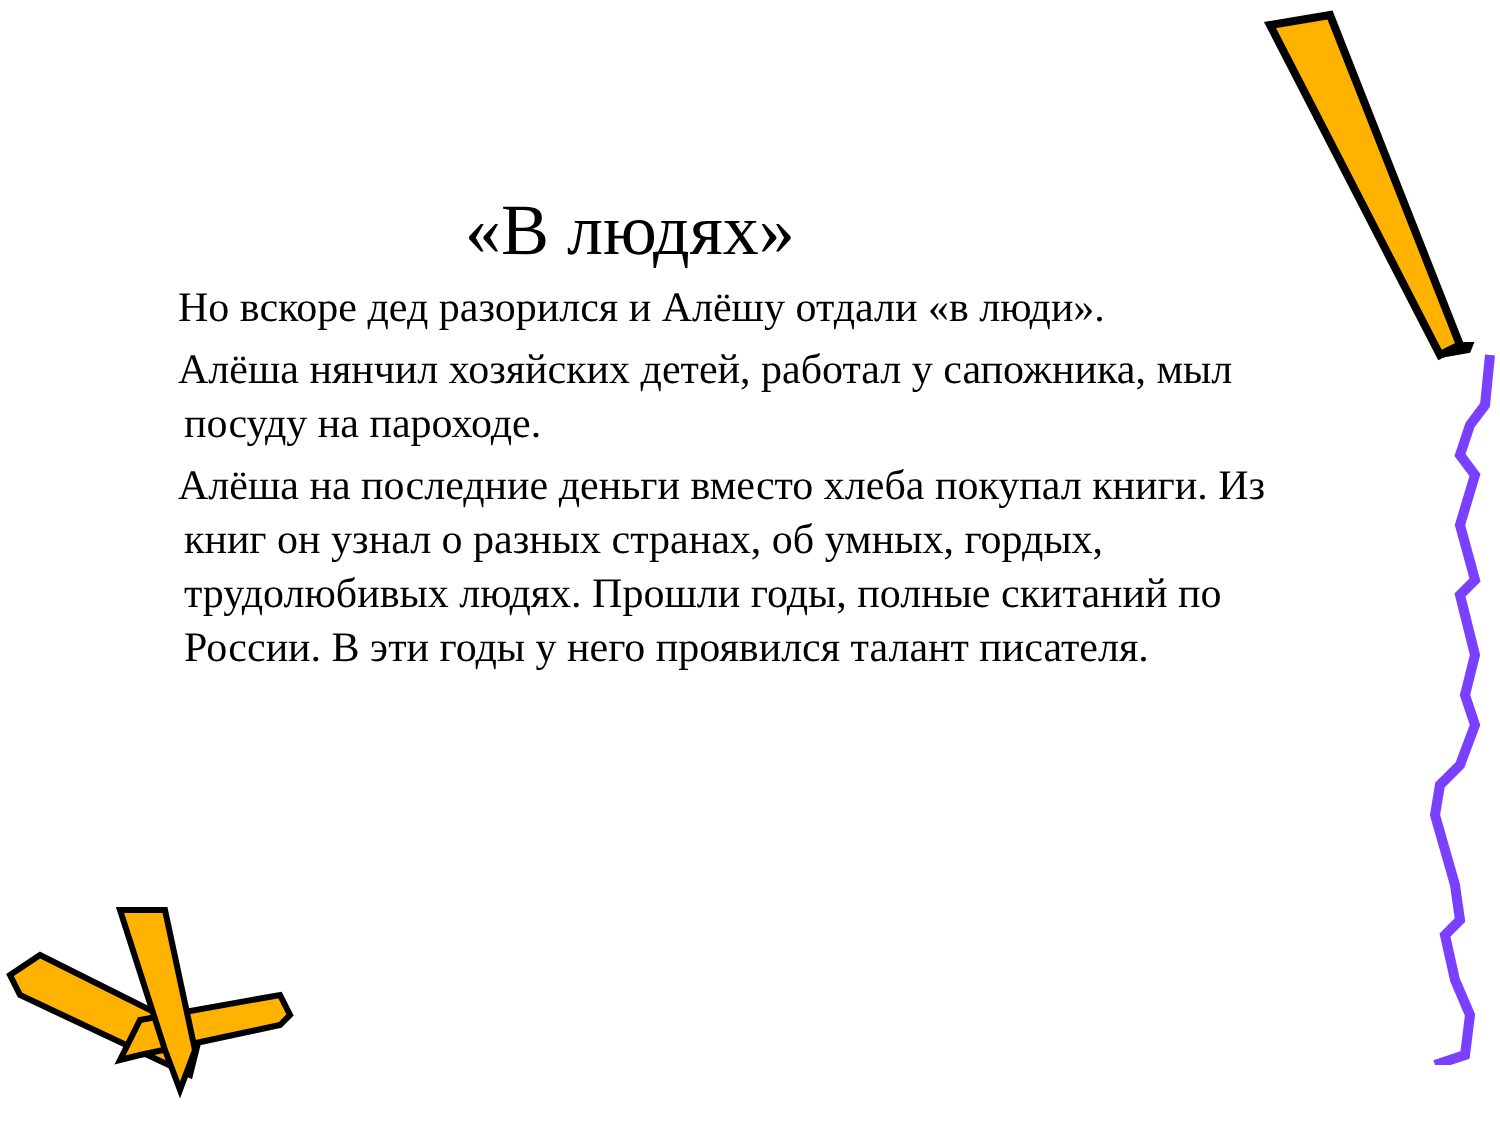«В людях»
Но вскоре дед разорился и Алёшу отдали «в люди».
Алёша нянчил хозяйских детей, работал у сапожника, мыл посуду на пароходе.
Алёша на последние деньги вместо хлеба покупал книги. Из книг он узнал о разных странах, об умных, гордых, трудолюбивых людях. Прошли годы, полные скитаний по России. В эти годы у него проявился талант писателя.